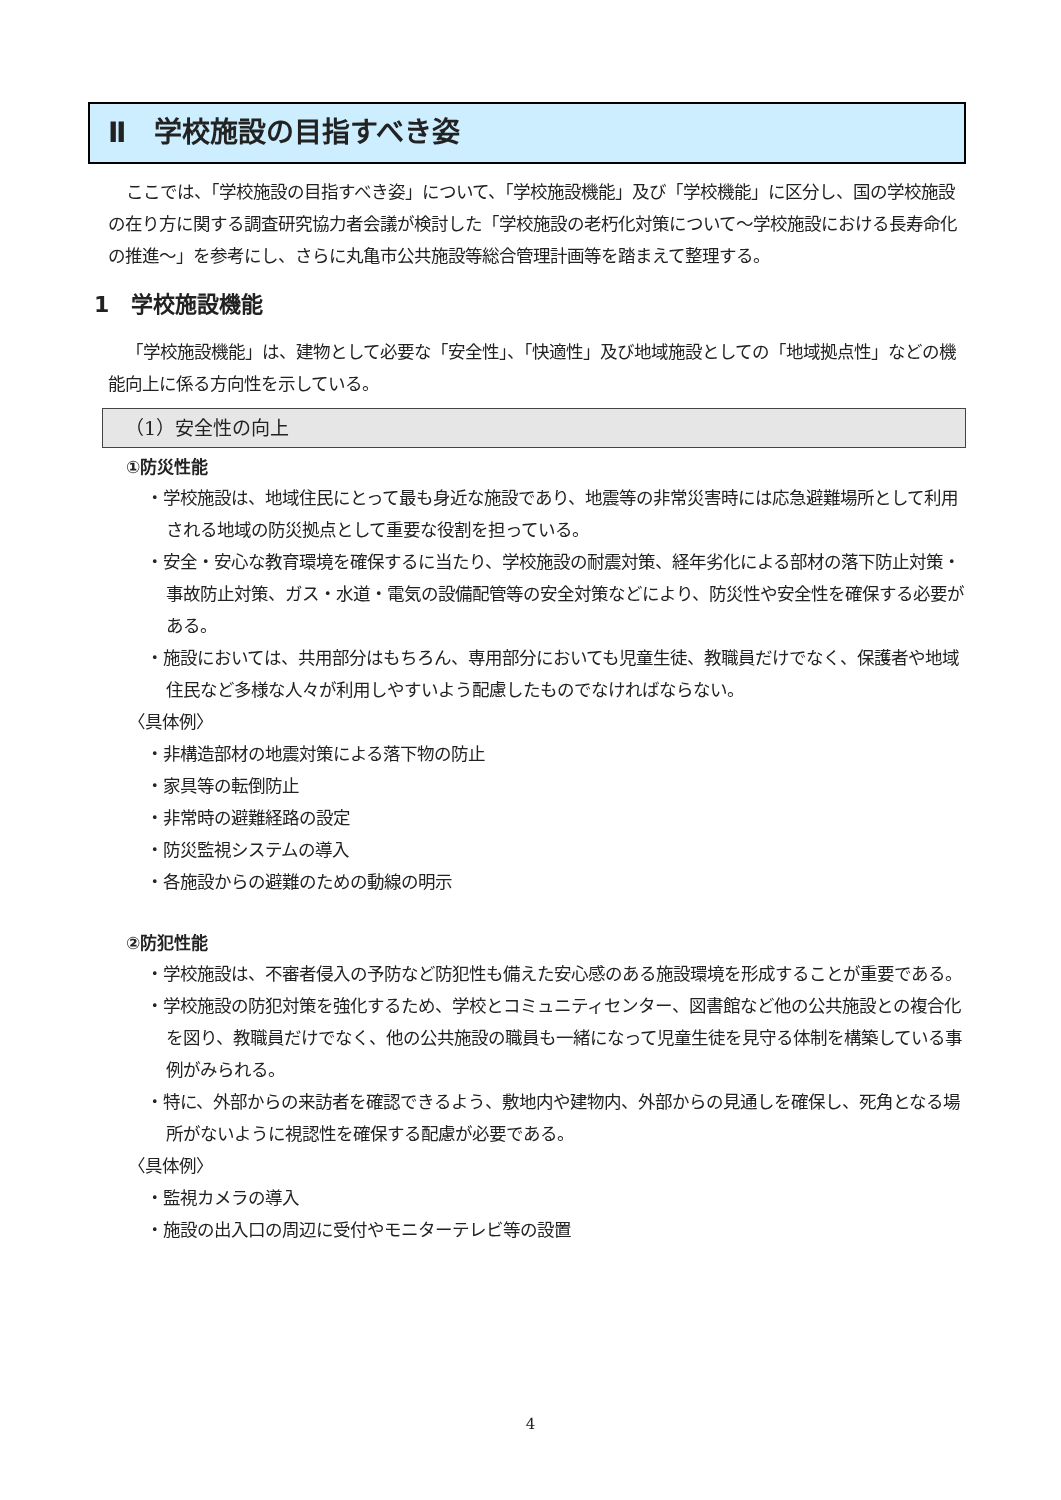Ⅱ　学校施設の目指すべき姿
ここでは、「学校施設の目指すべき姿」について、「学校施設機能」及び「学校機能」に区分し、国の学校施設の在り方に関する調査研究協力者会議が検討した「学校施設の老朽化対策について～学校施設における長寿命化の推進～」を参考にし、さらに丸亀市公共施設等総合管理計画等を踏まえて整理する。
1　学校施設機能
「学校施設機能」は、建物として必要な「安全性」、「快適性」及び地域施設としての「地域拠点性」などの機能向上に係る方向性を示している。
（1）安全性の向上
①防災性能
・学校施設は、地域住民にとって最も身近な施設であり、地震等の非常災害時には応急避難場所として利用される地域の防災拠点として重要な役割を担っている。
・安全・安心な教育環境を確保するに当たり、学校施設の耐震対策、経年劣化による部材の落下防止対策・事故防止対策、ガス・水道・電気の設備配管等の安全対策などにより、防災性や安全性を確保する必要がある。
・施設においては、共用部分はもちろん、専用部分においても児童生徒、教職員だけでなく、保護者や地域住民など多様な人々が利用しやすいよう配慮したものでなければならない。
〈具体例〉
・非構造部材の地震対策による落下物の防止
・家具等の転倒防止
・非常時の避難経路の設定
・防災監視システムの導入
・各施設からの避難のための動線の明示
②防犯性能
・学校施設は、不審者侵入の予防など防犯性も備えた安心感のある施設環境を形成することが重要である。
・学校施設の防犯対策を強化するため、学校とコミュニティセンター、図書館など他の公共施設との複合化を図り、教職員だけでなく、他の公共施設の職員も一緒になって児童生徒を見守る体制を構築している事例がみられる。
・特に、外部からの来訪者を確認できるよう、敷地内や建物内、外部からの見通しを確保し、死角となる場所がないように視認性を確保する配慮が必要である。
〈具体例〉
・監視カメラの導入
・施設の出入口の周辺に受付やモニターテレビ等の設置
4